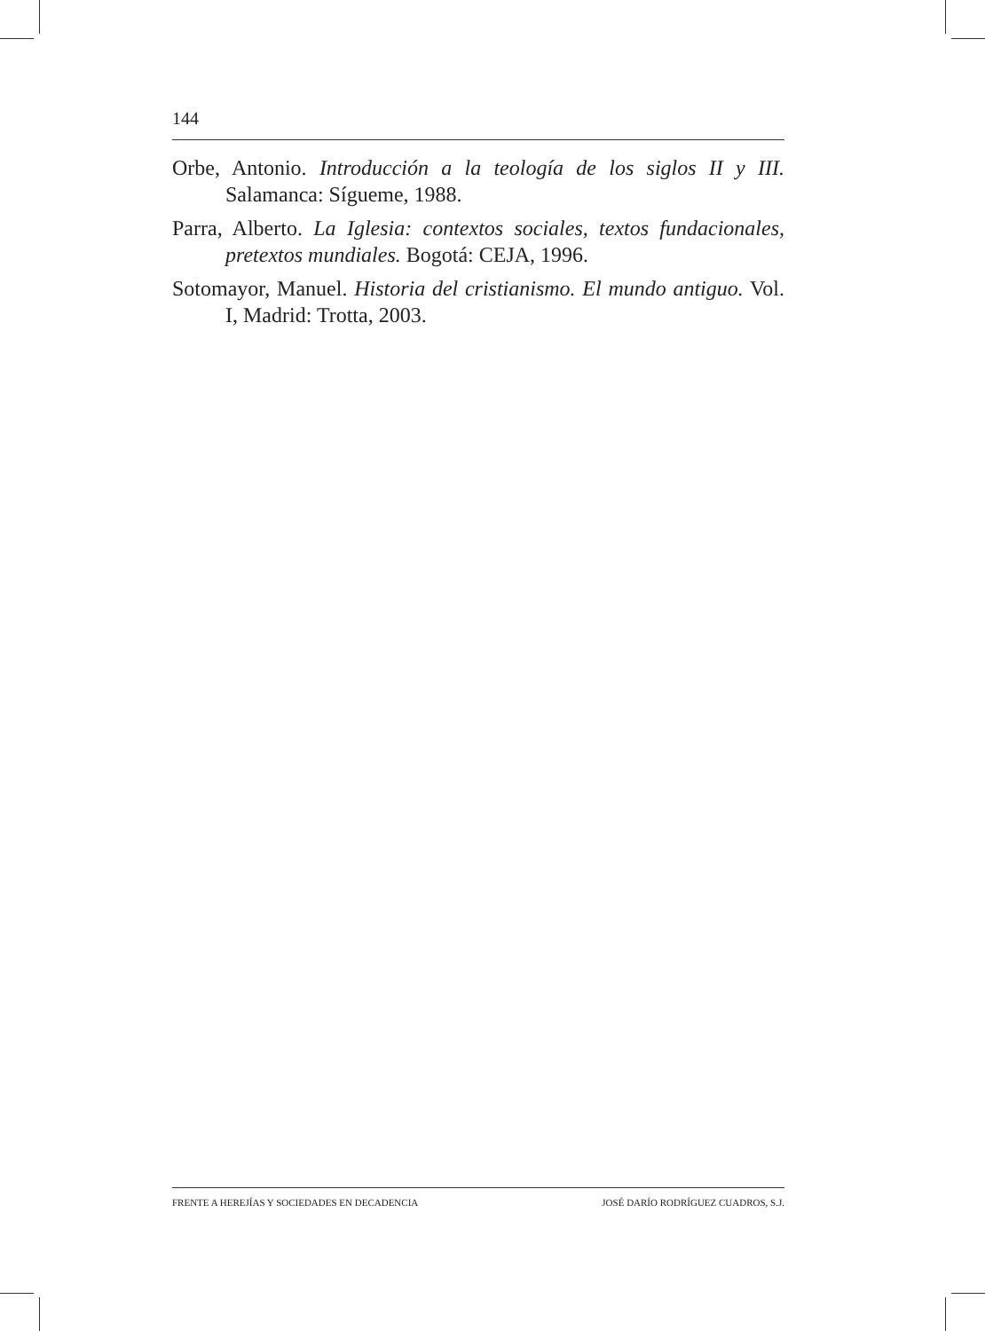144
Orbe, Antonio. Introducción a la teología de los siglos II y III. Salamanca: Sígueme, 1988.
Parra, Alberto. La Iglesia: contextos sociales, textos fundacionales, pretextos mundiales. Bogotá: CEJA, 1996.
Sotomayor, Manuel. Historia del cristianismo. El mundo antiguo. Vol. I, Madrid: Trotta, 2003.
FRENTE A HEREJÍAS Y SOCIEDADES EN DECADENCIA JOSÉ DARÍO RODRÍGUEZ CUADROS, S.J.